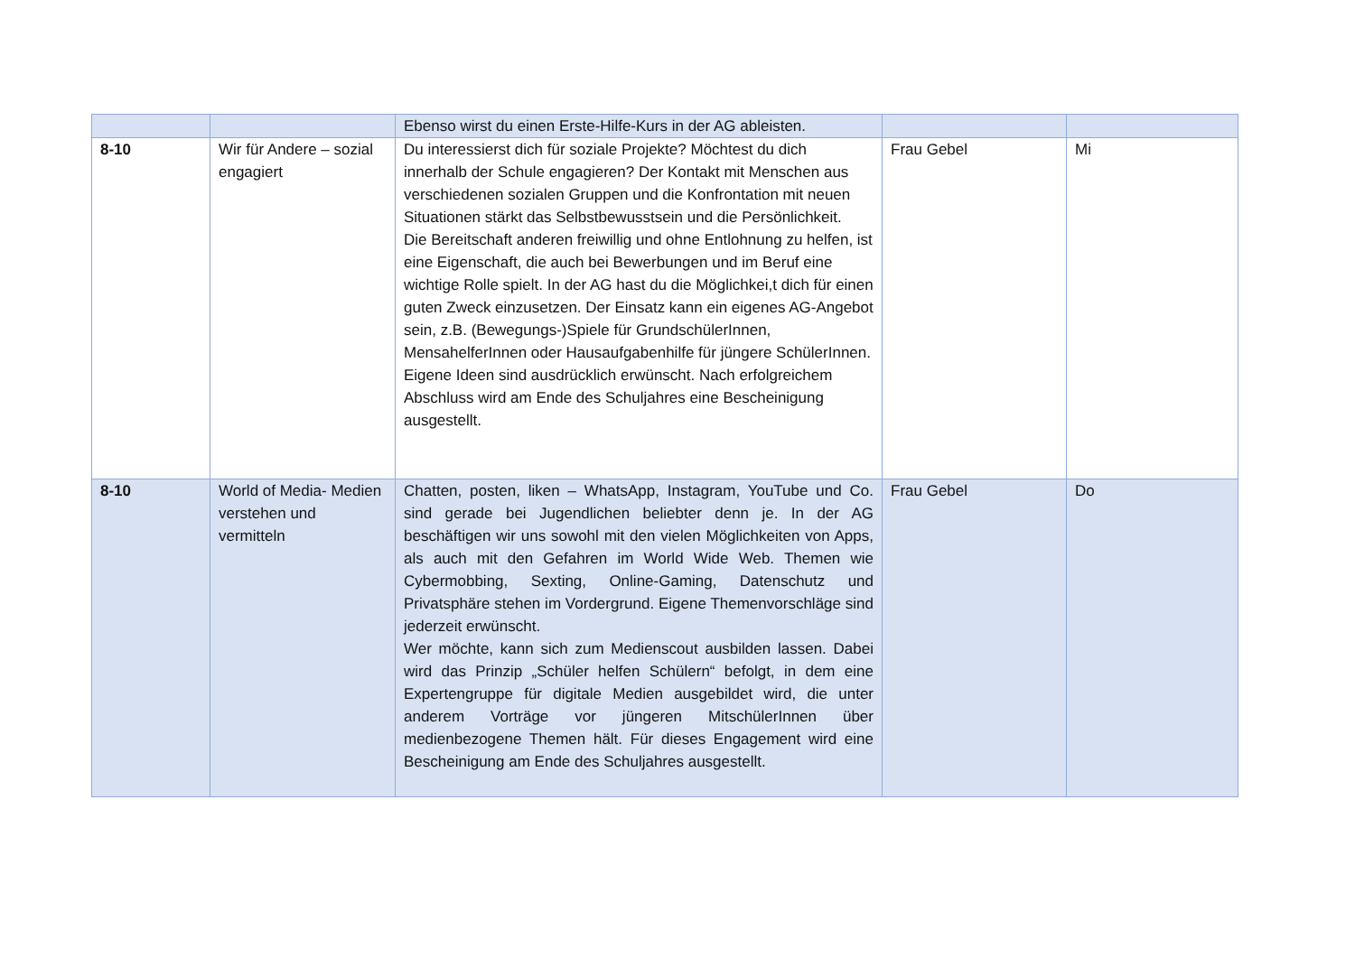| | | Ebenso wirst du einen Erste-Hilfe-Kurs in der AG ableisten. | | |
| 8-10 | Wir für Andere – sozial engagiert | Du interessierst dich für soziale Projekte? Möchtest du dich innerhalb der Schule engagieren? Der Kontakt mit Menschen aus verschiedenen sozialen Gruppen und die Konfrontation mit neuen Situationen stärkt das Selbstbewusstsein und die Persönlichkeit. Die Bereitschaft anderen freiwillig und ohne Entlohnung zu helfen, ist eine Eigenschaft, die auch bei Bewerbungen und im Beruf eine wichtige Rolle spielt. In der AG hast du die Möglichkei,t dich für einen guten Zweck einzusetzen. Der Einsatz kann ein eigenes AG-Angebot sein, z.B. (Bewegungs-)Spiele für GrundschülerInnen, MensahelferInnen oder Hausaufgabenhilfe für jüngere SchülerInnen. Eigene Ideen sind ausdrücklich erwünscht. Nach erfolgreichem Abschluss wird am Ende des Schuljahres eine Bescheinigung ausgestellt. | Frau Gebel | Mi |
| 8-10 | World of Media- Medien verstehen und vermitteln | Chatten, posten, liken – WhatsApp, Instagram, YouTube und Co. sind gerade bei Jugendlichen beliebter denn je. In der AG beschäftigen wir uns sowohl mit den vielen Möglichkeiten von Apps, als auch mit den Gefahren im World Wide Web. Themen wie Cybermobbing, Sexting, Online-Gaming, Datenschutz und Privatsphäre stehen im Vordergrund. Eigene Themenvorschläge sind jederzeit erwünscht. Wer möchte, kann sich zum Medienscout ausbilden lassen. Dabei wird das Prinzip „Schüler helfen Schülern“ befolgt, in dem eine Expertengruppe für digitale Medien ausgebildet wird, die unter anderem Vorträge vor jüngeren MitschülerInnen über medienbezogene Themen hält. Für dieses Engagement wird eine Bescheinigung am Ende des Schuljahres ausgestellt. | Frau Gebel | Do |